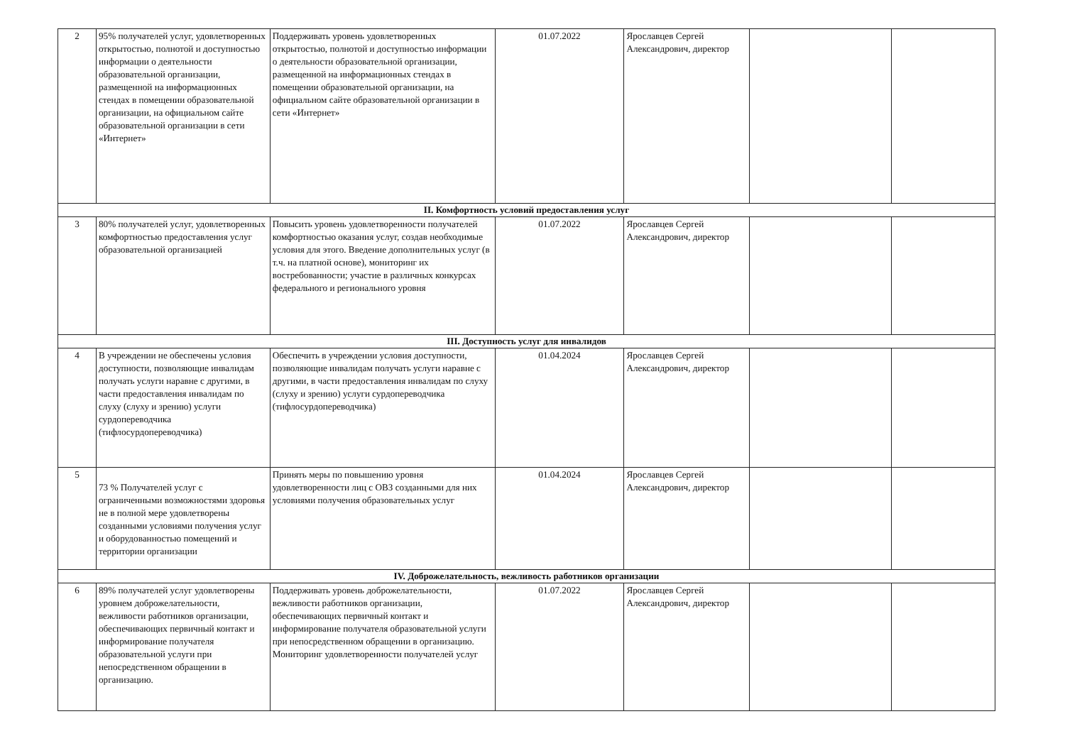| 2 | 95% получателей услуг, удовлетворенных открытостью, полнотой и доступностью информации о деятельности образовательной организации, размещенной на информационных стендах в помещении образовательной организации, на официальном сайте образовательной организации в сети «Интернет» | Поддерживать уровень удовлетворенных открытостью, полнотой и доступностью информации о деятельности образовательной организации, размещенной на информационных стендах в помещении образовательной организации, на официальном сайте образовательной организации в сети «Интернет» | 01.07.2022 | Ярославцев Сергей Александрович, директор | | |
| II. Комфортность условий предоставления услуг | | | | | | |
| 3 | 80% получателей услуг, удовлетворенных комфортностью предоставления услуг образовательной организацией | Повысить уровень удовлетворенности получателей комфортностью оказания услуг, создав необходимые условия для этого. Введение дополнительных услуг (в т.ч. на платной основе), мониторинг их востребованности; участие в различных конкурсах федерального и регионального уровня | 01.07.2022 | Ярославцев Сергей Александрович, директор | | |
| III. Доступность услуг для инвалидов | | | | | | |
| 4 | В учреждении не обеспечены условия доступности, позволяющие инвалидам получать услуги наравне с другими, в части предоставления инвалидам по слуху (слуху и зрению) услуги сурдопереводчика (тифлосурдопереводчика) | Обеспечить в учреждении условия доступности, позволяющие инвалидам получать услуги наравне с другими, в части предоставления инвалидам по слуху (слуху и зрению) услуги сурдопереводчика (тифлосурдопереводчика) | 01.04.2024 | Ярославцев Сергей Александрович, директор | | |
| 5 | 73 % Получателей услуг с ограниченными возможностями здоровья не в полной мере удовлетворены созданными условиями получения услуг и оборудованностью помещений и территории организации | Принять меры по повышению уровня удовлетворенности лиц с ОВЗ созданными для них условиями получения образовательных услуг | 01.04.2024 | Ярославцев Сергей Александрович, директор | | |
| IV. Доброжелательность, вежливость работников организации | | | | | | |
| 6 | 89% получателей услуг удовлетворены уровнем доброжелательности, вежливости работников организации, обеспечивающих первичный контакт и информирование получателя образовательной услуги при непосредственном обращении в организацию. | Поддерживать уровень доброжелательности, вежливости работников организации, обеспечивающих первичный контакт и информирование получателя образовательной услуги при непосредственном обращении в организацию. Мониторинг удовлетворенности получателей услуг | 01.07.2022 | Ярославцев Сергей Александрович, директор | | |